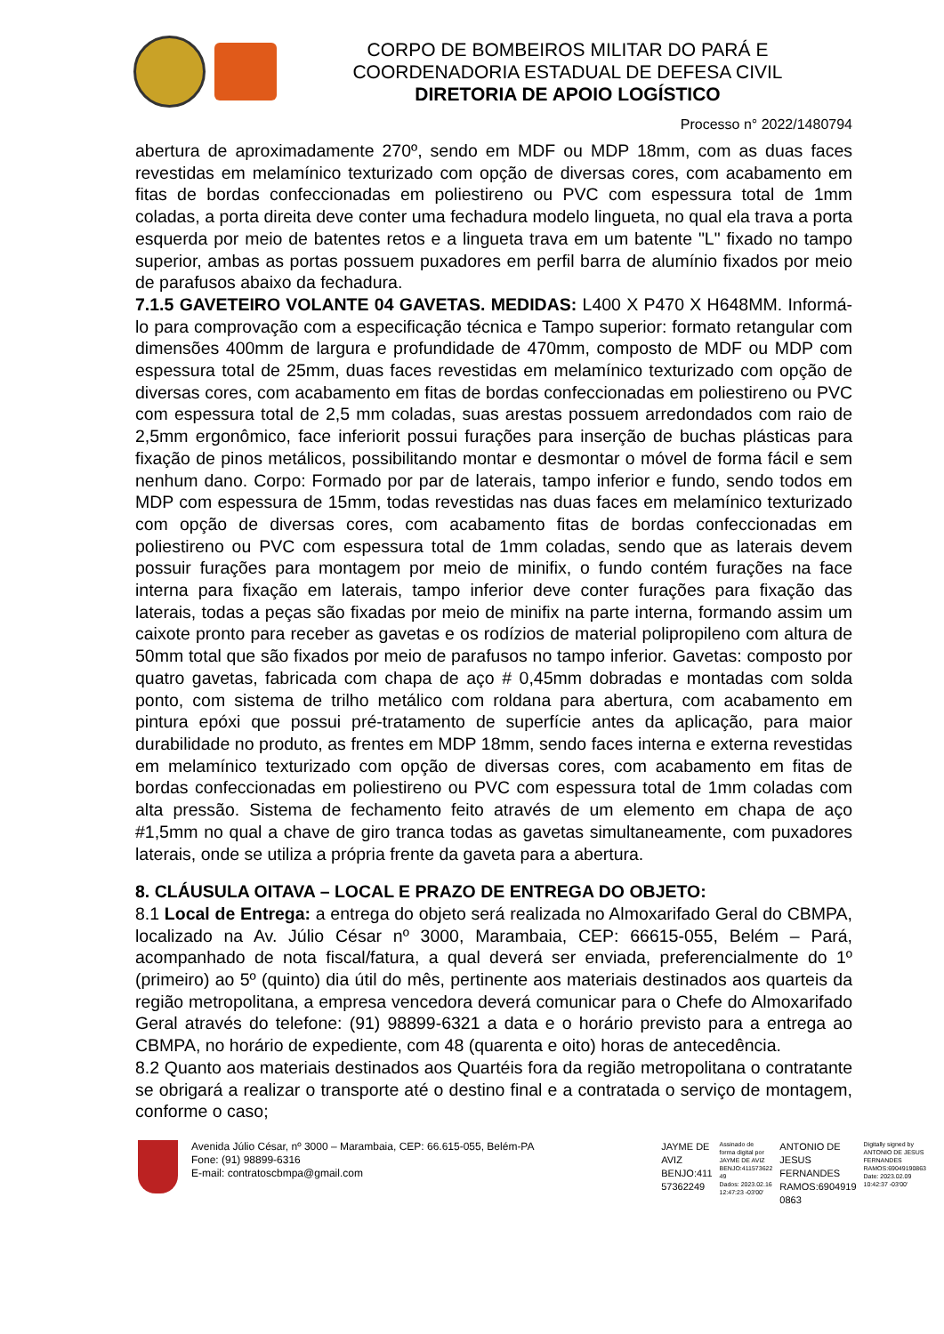CORPO DE BOMBEIROS MILITAR DO PARÁ E
COORDENADORIA ESTADUAL DE DEFESA CIVIL
DIRETORIA DE APOIO LOGÍSTICO
Processo n° 2022/1480794
abertura de aproximadamente 270º, sendo em MDF ou MDP 18mm, com as duas faces revestidas em melamínico texturizado com opção de diversas cores, com acabamento em fitas de bordas confeccionadas em poliestireno ou PVC com espessura total de 1mm coladas, a porta direita deve conter uma fechadura modelo lingueta, no qual ela trava a porta esquerda por meio de batentes retos e a lingueta trava em um batente "L" fixado no tampo superior, ambas as portas possuem puxadores em perfil barra de alumínio fixados por meio de parafusos abaixo da fechadura.
7.1.5 GAVETEIRO VOLANTE 04 GAVETAS. MEDIDAS: L400 X P470 X H648MM. Informá-lo para comprovação com a especificação técnica e Tampo superior: formato retangular com dimensões 400mm de largura e profundidade de 470mm, composto de MDF ou MDP com espessura total de 25mm, duas faces revestidas em melamínico texturizado com opção de diversas cores, com acabamento em fitas de bordas confeccionadas em poliestireno ou PVC com espessura total de 2,5 mm coladas, suas arestas possuem arredondados com raio de 2,5mm ergonômico, face inferiorit possui furações para inserção de buchas plásticas para fixação de pinos metálicos, possibilitando montar e desmontar o móvel de forma fácil e sem nenhum dano. Corpo: Formado por par de laterais, tampo inferior e fundo, sendo todos em MDP com espessura de 15mm, todas revestidas nas duas faces em melamínico texturizado com opção de diversas cores, com acabamento fitas de bordas confeccionadas em poliestireno ou PVC com espessura total de 1mm coladas, sendo que as laterais devem possuir furações para montagem por meio de minifix, o fundo contém furações na face interna para fixação em laterais, tampo inferior deve conter furações para fixação das laterais, todas a peças são fixadas por meio de minifix na parte interna, formando assim um caixote pronto para receber as gavetas e os rodízios de material polipropileno com altura de 50mm total que são fixados por meio de parafusos no tampo inferior. Gavetas: composto por quatro gavetas, fabricada com chapa de aço # 0,45mm dobradas e montadas com solda ponto, com sistema de trilho metálico com roldana para abertura, com acabamento em pintura epóxi que possui pré-tratamento de superfície antes da aplicação, para maior durabilidade no produto, as frentes em MDP 18mm, sendo faces interna e externa revestidas em melamínico texturizado com opção de diversas cores, com acabamento em fitas de bordas confeccionadas em poliestireno ou PVC com espessura total de 1mm coladas com alta pressão. Sistema de fechamento feito através de um elemento em chapa de aço #1,5mm no qual a chave de giro tranca todas as gavetas simultaneamente, com puxadores laterais, onde se utiliza a própria frente da gaveta para a abertura.
8. CLÁUSULA OITAVA – LOCAL E PRAZO DE ENTREGA DO OBJETO:
8.1 Local de Entrega: a entrega do objeto será realizada no Almoxarifado Geral do CBMPA, localizado na Av. Júlio César nº 3000, Marambaia, CEP: 66615-055, Belém – Pará, acompanhado de nota fiscal/fatura, a qual deverá ser enviada, preferencialmente do 1º (primeiro) ao 5º (quinto) dia útil do mês, pertinente aos materiais destinados aos quarteis da região metropolitana, a empresa vencedora deverá comunicar para o Chefe do Almoxarifado Geral através do telefone: (91) 98899-6321 a data e o horário previsto para a entrega ao CBMPA, no horário de expediente, com 48 (quarenta e oito) horas de antecedência.
8.2 Quanto aos materiais destinados aos Quartéis fora da região metropolitana o contratante se obrigará a realizar o transporte até o destino final e a contratada o serviço de montagem, conforme o caso;
Avenida Júlio César, nº 3000 – Marambaia, CEP: 66.615-055, Belém-PA
Fone: (91) 98899-6316
E-mail: contratoscbmpa@gmail.com
JAYME DE
AVIZ
BENJO:411
57362249
Assinado de
forma digital por
JAYME DE AVIZ
BENJO:411573622
49
Dados: 2023.02.16
12:47:23 -03'00'
ANTONIO DE
JESUS
FERNANDES
RAMOS:6904919
0863
Digitally signed by
ANTONIO DE JESUS
FERNANDES
RAMOS:69049190863
Date: 2023.02.09
10:42:37 -03'00'